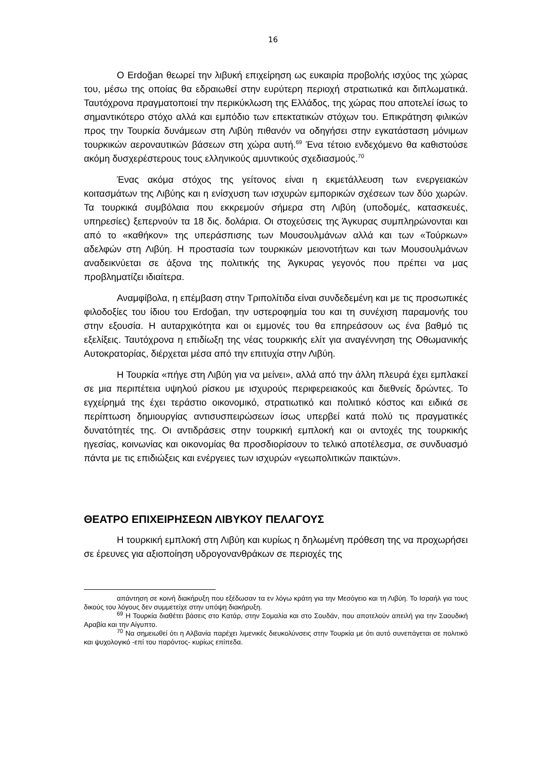16
Ο Erdoğan θεωρεί την λιβυκή επιχείρηση ως ευκαιρία προβολής ισχύος της χώρας του, μέσω της οποίας θα εδραιωθεί στην ευρύτερη περιοχή στρατιωτικά και διπλωματικά. Ταυτόχρονα πραγματοποιεί την περικύκλωση της Ελλάδος, της χώρας που αποτελεί ίσως το σημαντικότερο στόχο αλλά και εμπόδιο των επεκτατικών στόχων του. Επικράτηση φιλικών προς την Τουρκία δυνάμεων στη Λιβύη πιθανόν να οδηγήσει στην εγκατάσταση μόνιμων τουρκικών αεροναυτικών βάσεων στη χώρα αυτή.<sup>69</sup> Ένα τέτοιο ενδεχόμενο θα καθιστούσε ακόμη δυσχερέστερους τους ελληνικούς αμυντικούς σχεδιασμούς.<sup>70</sup>
Ένας ακόμα στόχος της γείτονος είναι η εκμετάλλευση των ενεργειακών κοιτασμάτων της Λιβύης και η ενίσχυση των ισχυρών εμπορικών σχέσεων των δύο χωρών. Τα τουρκικά συμβόλαια που εκκρεμούν σήμερα στη Λιβύη (υποδομές, κατασκευές, υπηρεσίες) ξεπερνούν τα 18 δις. δολάρια. Οι στοχεύσεις της Άγκυρας συμπληρώνονται και από το «καθήκον» της υπεράσπισης των Μουσουλμάνων αλλά και των «Τούρκων» αδελφών στη Λιβύη. Η προστασία των τουρκικών μειονοτήτων και των Μουσουλμάνων αναδεικνύεται σε άξονα της πολιτικής της Άγκυρας γεγονός που πρέπει να μας προβληματίζει ιδιαίτερα.
Αναμφίβολα, η επέμβαση στην Τριπολίτιδα είναι συνδεδεμένη και με τις προσωπικές φιλοδοξίες του ίδιου του Erdoğan, την υστεροφημία του και τη συνέχιση παραμονής του στην εξουσία. Η αυταρχικότητα και οι εμμονές του θα επηρεάσουν ως ένα βαθμό τις εξελίξεις. Ταυτόχρονα η επιδίωξη της νέας τουρκικής ελίτ για αναγέννηση της Οθωμανικής Αυτοκρατορίας, διέρχεται μέσα από την επιτυχία στην Λιβύη.
Η Τουρκία «πήγε στη Λιβύη για να μείνει», αλλά από την άλλη πλευρά έχει εμπλακεί σε μια περιπέτεια υψηλού ρίσκου με ισχυρούς περιφερειακούς και διεθνείς δρώντες. Το εγχείρημά της έχει τεράστιο οικονομικό, στρατιωτικό και πολιτικό κόστος και ειδικά σε περίπτωση δημιουργίας αντισυσπειρώσεων ίσως υπερβεί κατά πολύ τις πραγματικές δυνατότητές της. Οι αντιδράσεις στην τουρκική εμπλοκή και οι αντοχές της τουρκικής ηγεσίας, κοινωνίας και οικονομίας θα προσδιορίσουν το τελικό αποτέλεσμα, σε συνδυασμό πάντα με τις επιδιώξεις και ενέργειες των ισχυρών «γεωπολιτικών παικτών».
ΘΕΑΤΡΟ ΕΠΙΧΕΙΡΗΣΕΩΝ ΛΙΒΥΚΟΥ ΠΕΛΑΓΟΥΣ
Η τουρκική εμπλοκή στη Λιβύη και κυρίως η δηλωμένη πρόθεση της να προχωρήσει σε έρευνες για αξιοποίηση υδρογονανθράκων σε περιοχές της
απάντηση σε κοινή διακήρυξη που εξέδωσαν τα εν λόγω κράτη για την Μεσόγειο και τη Λιβύη. Το Ισραήλ για τους δικούς του λόγους δεν συμμετείχε στην υπόψη διακήρυξη.
<sup>69</sup> Η Τουρκία διαθέτει βάσεις στο Κατάρ, στην Σομαλία και στο Σουδάν, που αποτελούν απειλή για την Σαουδική Αραβία και την Αίγυπτο.
<sup>70</sup> Να σημειωθεί ότι η Αλβανία παρέχει λιμενικές διευκολύνσεις στην Τουρκία με ότι αυτό συνεπάγεται σε πολιτικό και ψυχολογικό -επί του παρόντος- κυρίως επίπεδα.